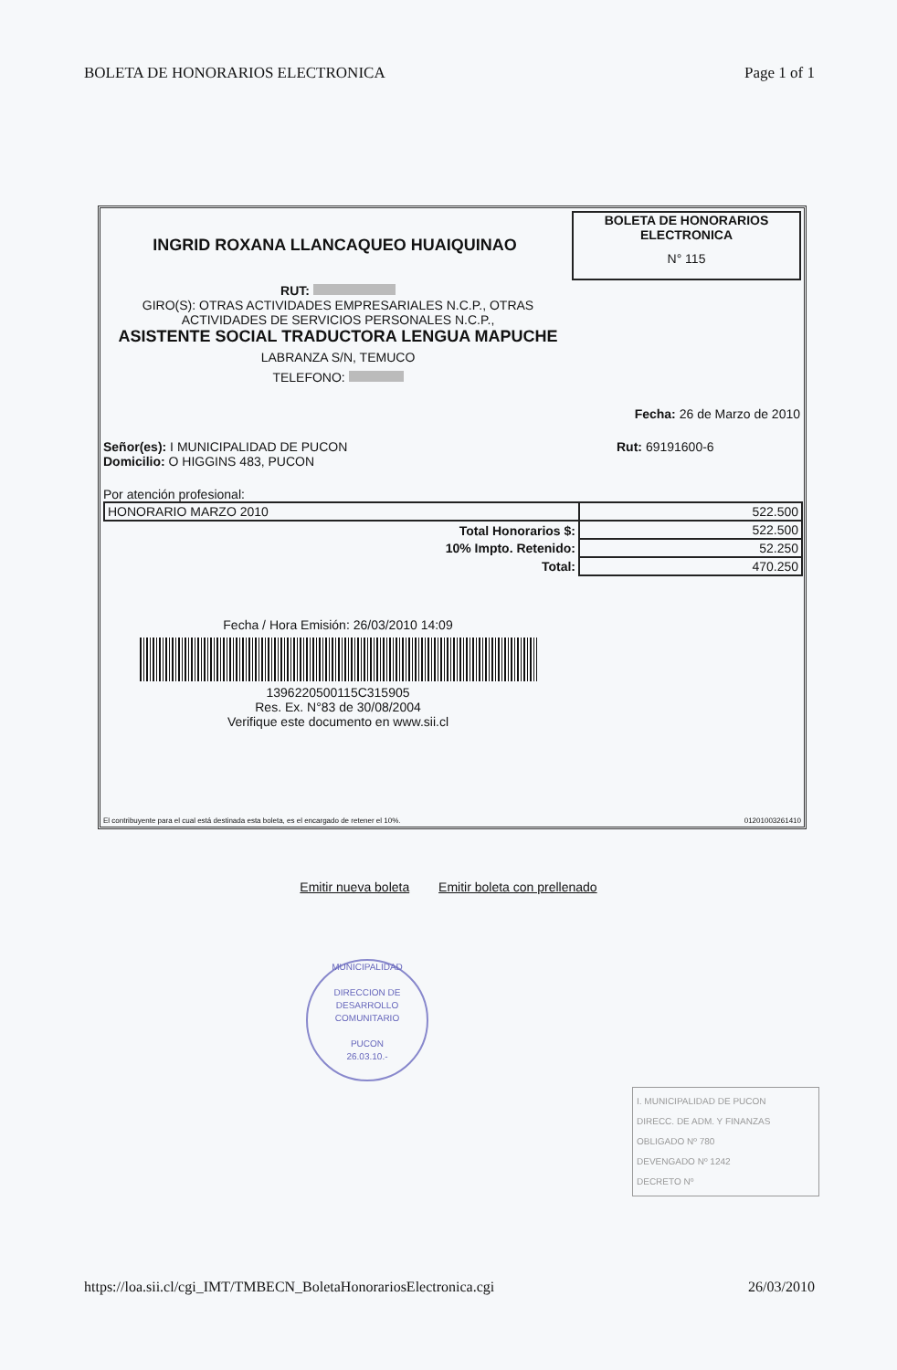BOLETA DE HONORARIOS ELECTRONICA Page 1 of 1
INGRID ROXANA LLANCAQUEO HUAIQUINAO
BOLETA DE HONORARIOS
ELECTRONICA
N° 115
RUT:
GIRO(S): OTRAS ACTIVIDADES EMPRESARIALES N.C.P., OTRAS ACTIVIDADES DE SERVICIOS PERSONALES N.C.P.,
ASISTENTE SOCIAL TRADUCTORA LENGUA MAPUCHE
LABRANZA S/N, TEMUCO
TELEFONO:
Fecha: 26 de Marzo de 2010
Señor(es): I MUNICIPALIDAD DE PUCON
Domicilio: O HIGGINS 483, PUCON
Rut: 69191600-6
Por atención profesional:
| HONORARIO MARZO 2010 | 522.500 |
| Total Honorarios $: | 522.500 |
| 10% Impto. Retenido: | 52.250 |
| Total: | 470.250 |
Fecha / Hora Emisión: 26/03/2010 14:09
1396220500115C315905
Res. Ex. N°83 de 30/08/2004
Verifique este documento en www.sii.cl
El contribuyente para el cual está destinada esta boleta, es el encargado de retener el 10%. 01201003261410
Emitir nueva boleta Emitir boleta con prellenado
MUNICIPALIDAD
DIRECCION DE
DESARROLLO
COMUNITARIO
PUCON
26.03.10.-
I. MUNICIPALIDAD DE PUCON
DIRECC. DE ADM. Y FINANZAS
OBLIGADO Nº 780
DEVENGADO Nº 1242
DECRETO Nº
https://loa.sii.cl/cgi_IMT/TMBECN_BoletaHonorariosElectronica.cgi 26/03/2010